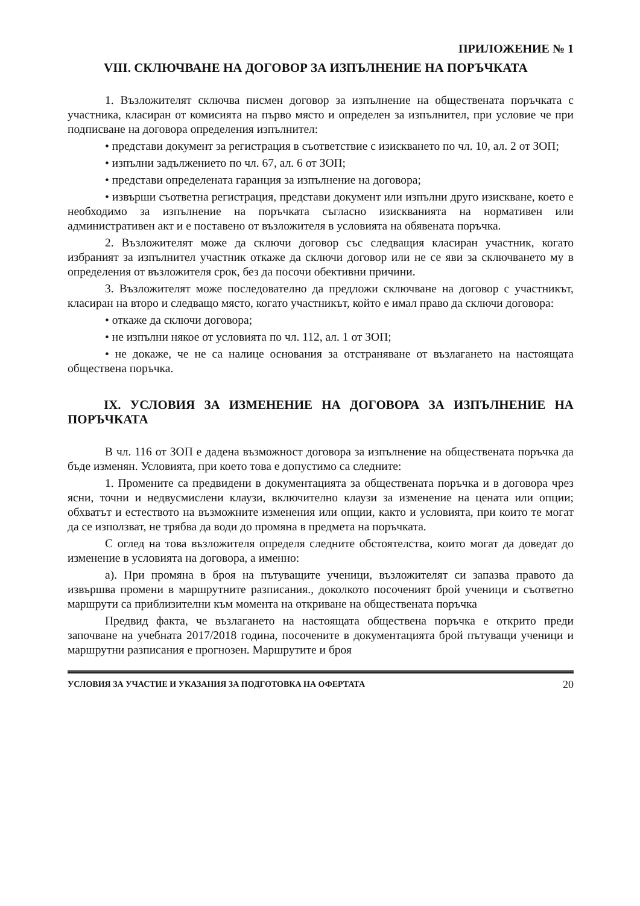ПРИЛОЖЕНИЕ № 1
VIII. СКЛЮЧВАНЕ НА ДОГОВОР ЗА ИЗПЪЛНЕНИЕ НА ПОРЪЧКАТА
1. Възложителят сключва писмен договор за изпълнение на обществената поръчката с участника, класиран от комисията на първо място и определен за изпълнител, при условие че при подписване на договора определения изпълнител:
• представи документ за регистрация в съответствие с изискването по чл. 10, ал. 2 от ЗОП;
• изпълни задължението по чл. 67, ал. 6 от ЗОП;
• представи определената гаранция за изпълнение на договора;
• извърши съответна регистрация, представи документ или изпълни друго изискване, което е необходимо за изпълнение на поръчката съгласно изискванията на нормативен или административен акт и е поставено от възложителя в условията на обявената поръчка.
2. Възложителят може да сключи договор със следващия класиран участник, когато избраният за изпълнител участник откаже да сключи договор или не се яви за сключването му в определения от възложителя срок, без да посочи обективни причини.
3. Възложителят може последователно да предложи сключване на договор с участникът, класиран на второ и следващо място, когато участникът, който е имал право да сключи договора:
• откаже да сключи договора;
• не изпълни някое от условията по чл. 112, ал. 1 от ЗОП;
• не докаже, че не са налице основания за отстраняване от възлагането на настоящата обществена поръчка.
IX. УСЛОВИЯ ЗА ИЗМЕНЕНИЕ НА ДОГОВОРА ЗА ИЗПЪЛНЕНИЕ НА ПОРЪЧКАТА
В чл. 116 от ЗОП е дадена възможност договора за изпълнение на обществената поръчка да бъде изменян. Условията, при което това е допустимо са следните:
1. Промените са предвидени в документацията за обществената поръчка и в договора чрез ясни, точни и недвусмислени клаузи, включително клаузи за изменение на цената или опции; обхватът и естеството на възможните изменения или опции, както и условията, при които те могат да се използват, не трябва да води до промяна в предмета на поръчката.
С оглед на това възложителя определя следните обстоятелства, които могат да доведат до изменение в условията на договора, а именно:
а). При промяна в броя на пътуващите ученици, възложителят си запазва правото да извършва промени в маршрутните разписания., доколкото посоченият брой ученици и съответно маршрути са приблизителни към момента на откриване на обществената поръчка
Предвид факта, че възлагането на настоящата обществена поръчка е открито преди започване на учебната 2017/2018 година, посочените в документацията брой пътуващи ученици и маршрутни разписания е прогнозен. Маршрутите и броя
УСЛОВИЯ ЗА УЧАСТИЕ И УКАЗАНИЯ ЗА ПОДГОТОВКА НА ОФЕРТАТА 20